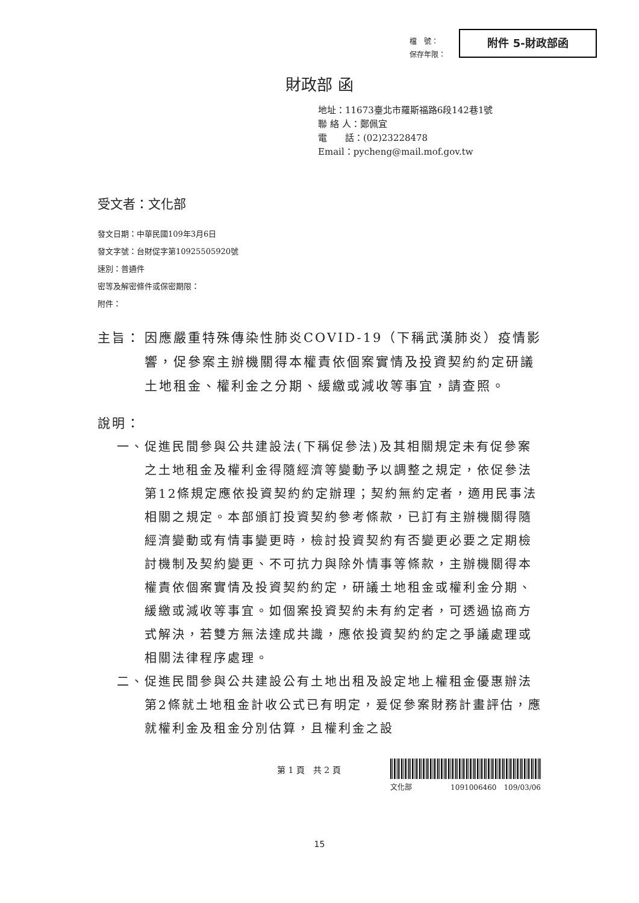檔　號：
保存年限：
附件 5-財政部函
財政部 函
地址：11673臺北市羅斯福路6段142巷1號
聯 絡 人：鄭佩宜
電　　話：(02)23228478
Email：pycheng@mail.mof.gov.tw
受文者：文化部
發文日期：中華民國109年3月6日
發文字號：台財促字第10925505920號
速別：普通件
密等及解密條件或保密期限：
附件：
主旨： 因應嚴重特殊傳染性肺炎COVID-19（下稱武漢肺炎）疫情影響，促參案主辦機關得本權責依個案實情及投資契約約定研議土地租金、權利金之分期、緩繳或減收等事宜，請查照。
說明：
一、 促進民間參與公共建設法(下稱促參法)及其相關規定未有促參案之土地租金及權利金得隨經濟等變動予以調整之規定，依促參法第12條規定應依投資契約約定辦理；契約無約定者，適用民事法相關之規定。本部頒訂投資契約參考條款，已訂有主辦機關得隨經濟變動或有情事變更時，檢討投資契約有否變更必要之定期檢討機制及契約變更、不可抗力與除外情事等條款，主辦機關得本權責依個案實情及投資契約約定，研議土地租金或權利金分期、緩繳或減收等事宜。如個案投資契約未有約定者，可透過協商方式解決，若雙方無法達成共識，應依投資契約約定之爭議處理或相關法律程序處理。
二、 促進民間參與公共建設公有土地出租及設定地上權租金優惠辦法第2條就土地租金計收公式已有明定，爰促參案財務計畫評估，應就權利金及租金分別估算，且權利金之設
第 1 頁　共 2 頁
文化部 1091006460　109/03/06
15